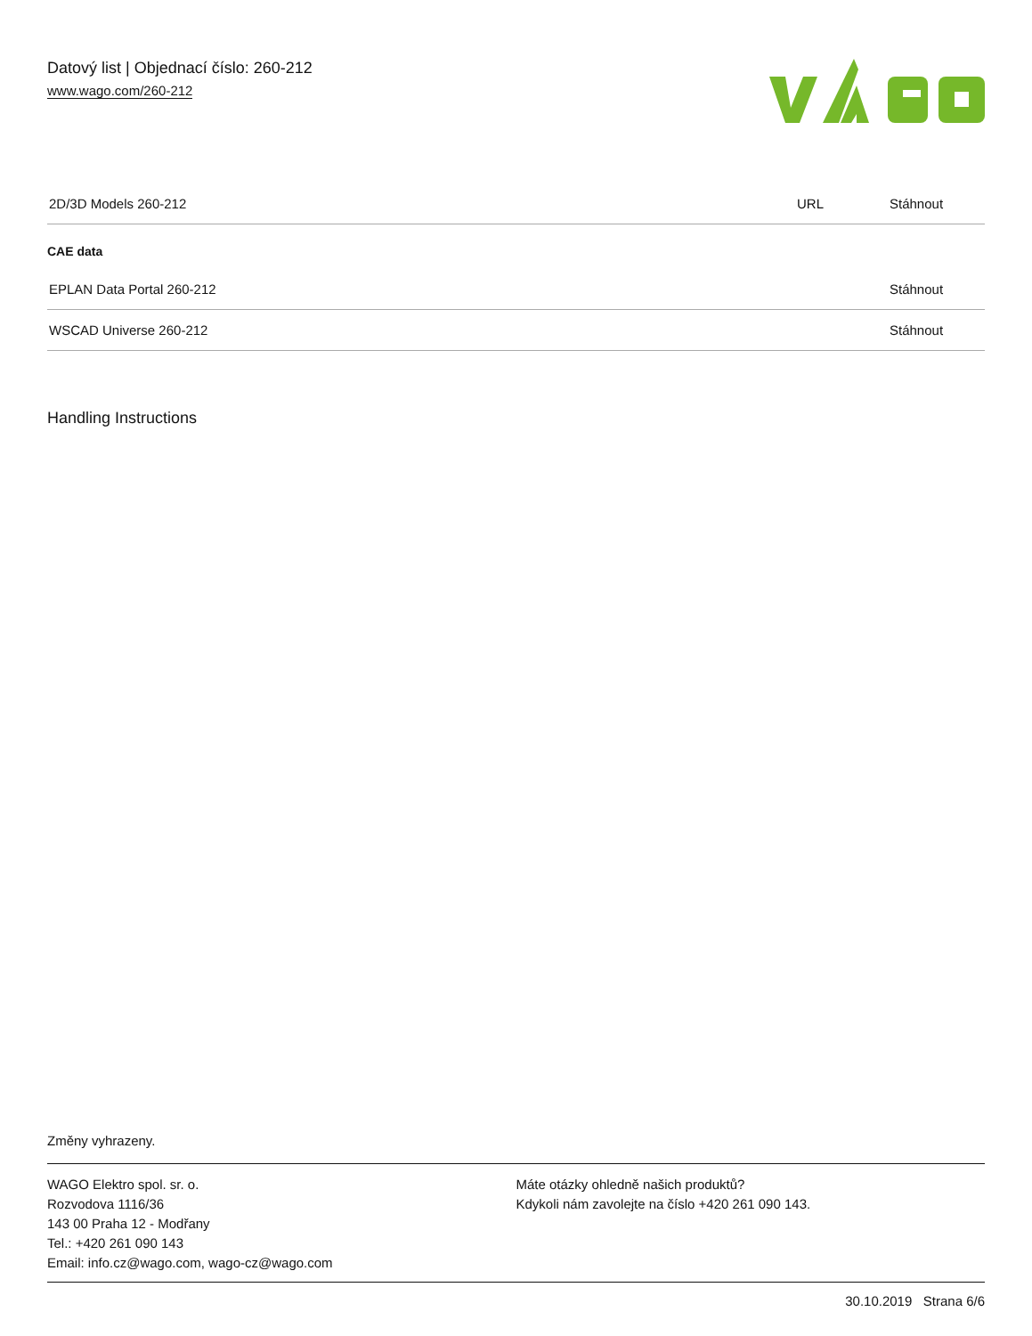Datový list | Objednací číslo: 260-212
www.wago.com/260-212
| 2D/3D Models 260-212 | URL | Stáhnout |
CAE data
| EPLAN Data Portal 260-212 | Stáhnout |
| WSCAD Universe 260-212 | Stáhnout |
Handling Instructions
Změny vyhrazeny.
WAGO Elektro spol. sr. o.
Rozvodova 1116/36
143 00 Praha 12 - Modřany
Tel.: +420 261 090 143
Email: info.cz@wago.com, wago-cz@wago.com
Máte otázky ohledně našich produktů?
Kdykoli nám zavolejte na číslo +420 261 090 143.
30.10.2019 Strana 6/6